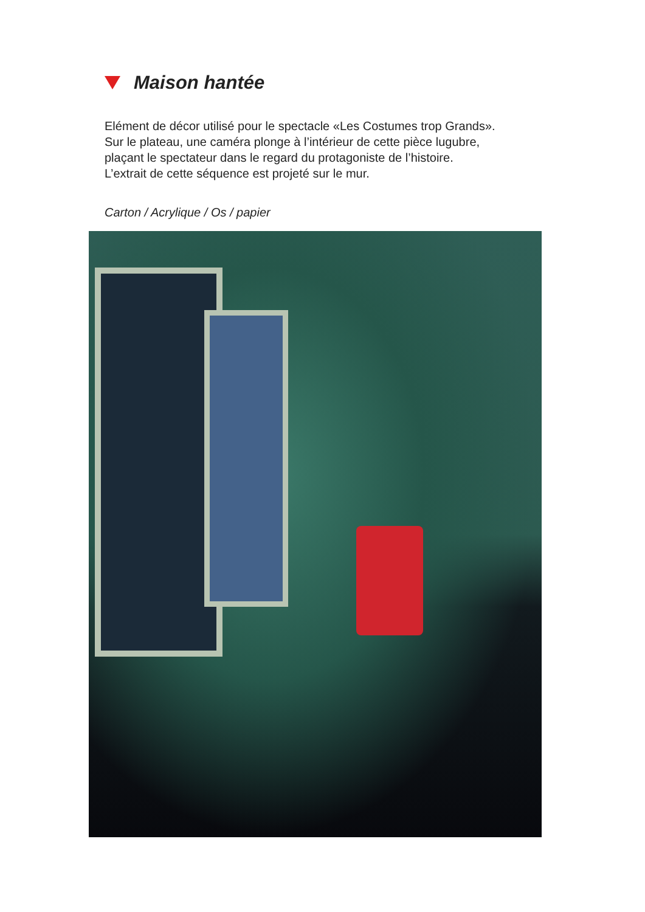Maison hantée
Elément de décor utilisé pour le spectacle «Les Costumes trop Grands».
Sur le plateau, une caméra plonge à l’intérieur de cette pièce lugubre,
plaçant le spectateur dans le regard du protagoniste de l’histoire.
L’extrait de cette séquence est projeté sur le mur.
Carton / Acrylique / Os / papier